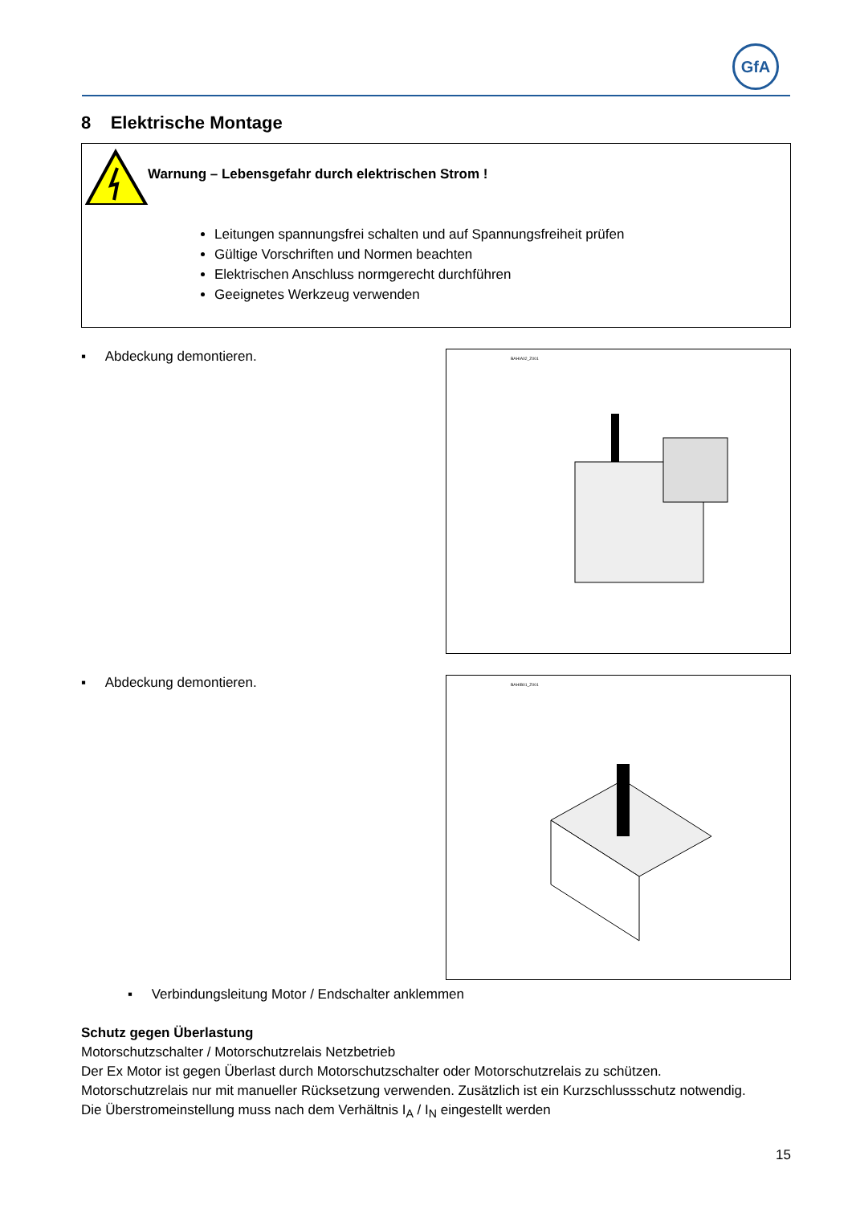GfA
8 Elektrische Montage
Warnung – Lebensgefahr durch elektrischen Strom !
Leitungen spannungsfrei schalten und auf Spannungsfreiheit prüfen
Gültige Vorschriften und Normen beachten
Elektrischen Anschluss normgerecht durchführen
Geeignetes Werkzeug verwenden
▪ Abdeckung demontieren.
BAHIA02_Z001
▪ Abdeckung demontieren.
BAHIB01_Z001
▪ Verbindungsleitung Motor / Endschalter anklemmen
Schutz gegen Überlastung
Motorschutzschalter / Motorschutzrelais Netzbetrieb
Der Ex Motor ist gegen Überlast durch Motorschutzschalter oder Motorschutzrelais zu schützen.
Motorschutzrelais nur mit manueller Rücksetzung verwenden. Zusätzlich ist ein Kurzschlussschutz notwendig.
Die Überstromeinstellung muss nach dem Verhältnis I<sub>A</sub> / I<sub>N</sub> eingestellt werden
15